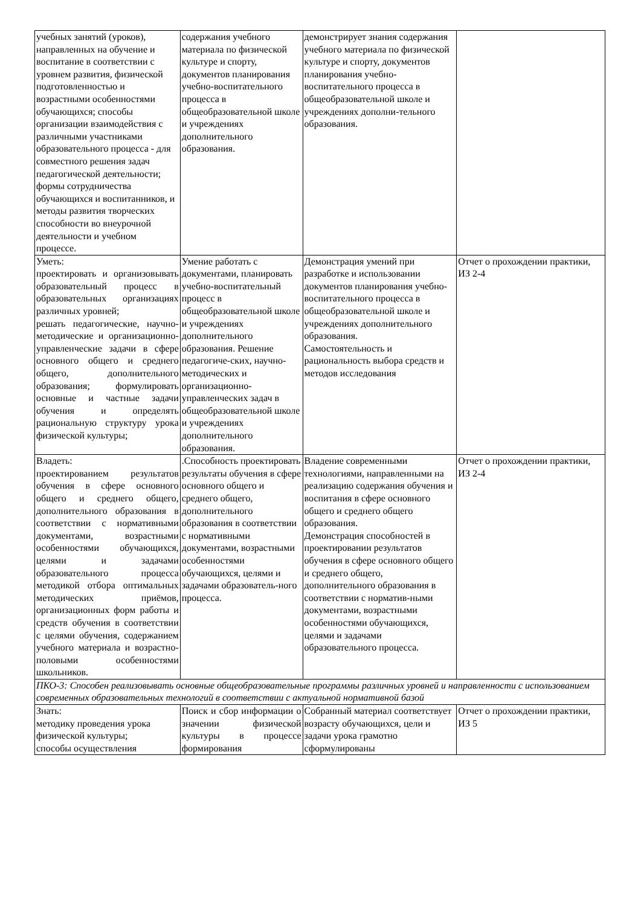| учебных занятий (уроков), направленных на обучение и воспитание в соответствии с уровнем развития, физической подготовленностью и возрастными особенностями обучающихся; способы организации взаимодействия с различными участниками образовательного процесса - для совместного решения задач педагогической деятельности; формы сотрудничества обучающихся и воспитанников, и методы развития творческих способности во внеурочной деятельности и учебном процессе. | содержания учебного материала по физической культуре и спорту, документов планирования учебно-воспитательного процесса в общеобразовательной школе и учреждениях дополнительного образования. | демонстрирует знания содержания учебного материала по физической культуре и спорту, документов планирования учебно-воспитательного процесса в общеобразовательной школе и учреждениях дополни-тельного образования. | |
| Уметь: проектировать и организовывать образовательный процесс в образовательных организациях различных уровней; решать педагогические, научно-методические и организационно-управленческие задачи в сфере основного общего и среднего общего, дополнительного образования; формулировать основные и частные задачи обучения и определять рациональную структуру урока физической культуры; | Умение работать с документами, планировать учебно-воспитательный процесс в общеобразовательной школе и учреждениях дополнительного образования. Решение педагогиче-ских, научно-методических и организационно-управленческих задач в общеобразовательной школе и учреждениях дополнительного образования. | Демонстрация умений при разработке и использовании документов планирования учебно-воспитательного процесса в общеобразовательной школе и учреждениях дополнительного образования. Самостоятельность и рациональность выбора средств и методов исследования | Отчет о прохождении практики, ИЗ 2-4 |
| Владеть: проектированием результатов обучения в сфере основного общего и среднего общего, дополнительного образования в соответствии с нормативными документами, возрастными особенностями обучающихся, целями и задачами образовательного процесса методикой отбора оптимальных методических приёмов, организационных форм работы и средств обучения в соответствии с целями обучения, содержанием учебного материала и возрастно-половыми особенностями школьников. | .Способность проектировать результаты обучения в сфере основного общего и среднего общего, дополнительного образования в соответствии с нормативными документами, возрастными особенностями обучающихся, целями и задачами образователь-ного процесса. | Владение современными технологиями, направленными на реализацию содержания обучения и воспитания в сфере основного общего и среднего общего образования. Демонстрация способностей в проектировании результатов обучения в сфере основного общего и среднего общего, дополнительного образования в соответствии с норматив-ными документами, возрастными особенностями обучающихся, целями и задачами образовательного процесса. | Отчет о прохождении практики, ИЗ 2-4 |
| ПКО-3: Способен реализовывать основные общеобразовательные программы различных уровней и направленности с использованием современных образовательных технологий в соответствии с актуальной нормативной базой | | | |
| Знать: методику проведения урока физической культуры; способы осуществления | Поиск и сбор информации о значении физической культуры в процессе формирования | Собранный материал соответствует возрасту обучающихся, цели и задачи урока грамотно сформулированы | Отчет о прохождении практики, ИЗ 5 |